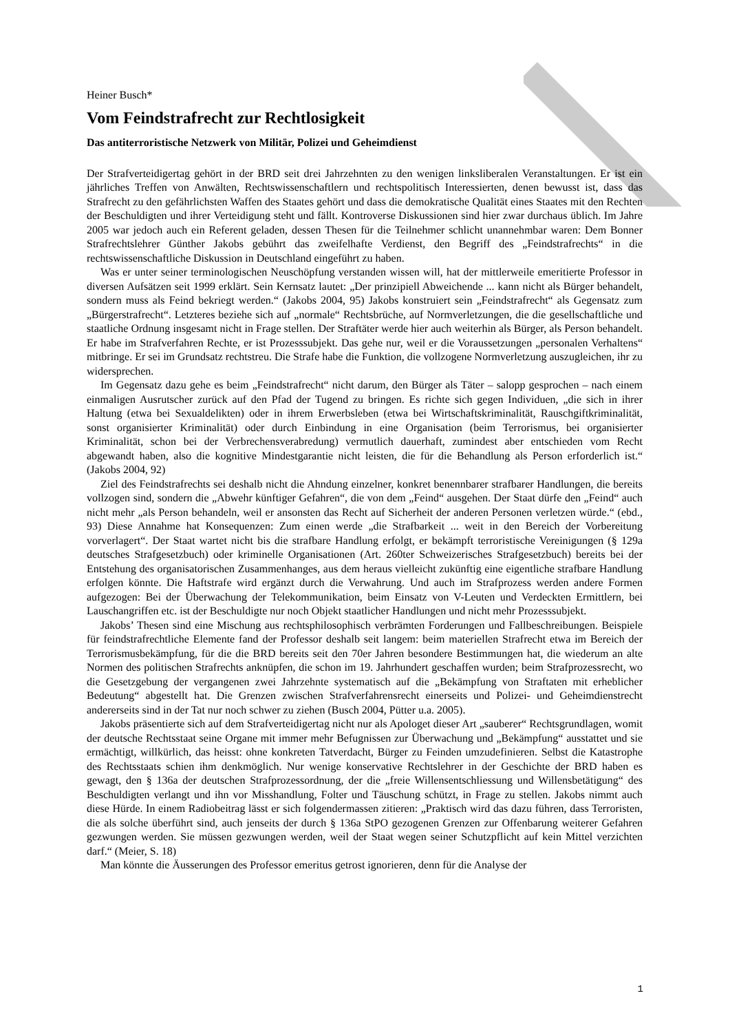Heiner Busch*
Vom Feindstrafrecht zur Rechtlosigkeit
Das antiterroristische Netzwerk von Militär, Polizei und Geheimdienst
Der Strafverteidigertag gehört in der BRD seit drei Jahrzehnten zu den wenigen linksliberalen Veranstaltungen. Er ist ein jährliches Treffen von Anwälten, Rechtswissenschaftlern und rechtspolitisch Interessierten, denen bewusst ist, dass das Strafrecht zu den gefährlichsten Waffen des Staates gehört und dass die demokratische Qualität eines Staates mit den Rechten der Beschuldigten und ihrer Verteidigung steht und fällt. Kontroverse Diskussionen sind hier zwar durchaus üblich. Im Jahre 2005 war jedoch auch ein Referent geladen, dessen Thesen für die Teilnehmer schlicht unannehmbar waren: Dem Bonner Strafrechtslehrer Günther Jakobs gebührt das zweifelhafte Verdienst, den Begriff des „Feindstrafrechts“ in die rechtswissenschaftliche Diskussion in Deutschland eingeführt zu haben.
Was er unter seiner terminologischen Neuschöpfung verstanden wissen will, hat der mittlerweile emeritierte Professor in diversen Aufsätzen seit 1999 erklärt. Sein Kernsatz lautet: „Der prinzipiell Abweichende ... kann nicht als Bürger behandelt, sondern muss als Feind bekriegt werden.“ (Jakobs 2004, 95) Jakobs konstruiert sein „Feindstrafrecht“ als Gegensatz zum „Bürgerstrafrecht“. Letzteres beziehe sich auf „normale“ Rechtsbrüche, auf Normverletzungen, die die gesellschaftliche und staatliche Ordnung insgesamt nicht in Frage stellen. Der Straftäter werde hier auch weiterhin als Bürger, als Person behandelt. Er habe im Strafverfahren Rechte, er ist Prozesssubjekt. Das gehe nur, weil er die Voraussetzungen „personalen Verhaltens“ mitbringe. Er sei im Grundsatz rechtstreu. Die Strafe habe die Funktion, die vollzogene Normverletzung auszugleichen, ihr zu widersprechen.
Im Gegensatz dazu gehe es beim „Feindstrafrecht“ nicht darum, den Bürger als Täter – salopp gesprochen – nach einem einmaligen Ausrutscher zurück auf den Pfad der Tugend zu bringen. Es richte sich gegen Individuen, „die sich in ihrer Haltung (etwa bei Sexualdelikten) oder in ihrem Erwerbsleben (etwa bei Wirtschaftskriminalität, Rauschgiftkriminalität, sonst organisierter Kriminalität) oder durch Einbindung in eine Organisation (beim Terrorismus, bei organisierter Kriminalität, schon bei der Verbrechensverabredung) vermutlich dauerhaft, zumindest aber entschieden vom Recht abgewandt haben, also die kognitive Mindestgarantie nicht leisten, die für die Behandlung als Person erforderlich ist.“ (Jakobs 2004, 92)
Ziel des Feindstrafrechts sei deshalb nicht die Ahndung einzelner, konkret benennbarer strafbarer Handlungen, die bereits vollzogen sind, sondern die „Abwehr künftiger Gefahren“, die von dem „Feind“ ausgehen. Der Staat dürfe den „Feind“ auch nicht mehr „als Person behandeln, weil er ansonsten das Recht auf Sicherheit der anderen Personen verletzen würde.“ (ebd., 93) Diese Annahme hat Konsequenzen: Zum einen werde „die Strafbarkeit ... weit in den Bereich der Vorbereitung vorverlagert“. Der Staat wartet nicht bis die strafbare Handlung erfolgt, er bekämpft terroristische Vereinigungen (§ 129a deutsches Strafgesetzbuch) oder kriminelle Organisationen (Art. 260ter Schweizerisches Strafgesetzbuch) bereits bei der Entstehung des organisatorischen Zusammenhanges, aus dem heraus vielleicht zukünftig eine eigentliche strafbare Handlung erfolgen könnte. Die Haftstrafe wird ergänzt durch die Verwahrung. Und auch im Strafprozess werden andere Formen aufgezogen: Bei der Überwachung der Telekommunikation, beim Einsatz von V-Leuten und Verdeckten Ermittlern, bei Lauschangriffen etc. ist der Beschuldigte nur noch Objekt staatlicher Handlungen und nicht mehr Prozesssubjekt.
Jakobs’ Thesen sind eine Mischung aus rechtsphilosophisch verbrämten Forderungen und Fallbeschreibungen. Beispiele für feindstrafrechtliche Elemente fand der Professor deshalb seit langem: beim materiellen Strafrecht etwa im Bereich der Terrorismusbekämpfung, für die die BRD bereits seit den 70er Jahren besondere Bestimmungen hat, die wiederum an alte Normen des politischen Strafrechts anknüpfen, die schon im 19. Jahrhundert geschaffen wurden; beim Strafprozessrecht, wo die Gesetzgebung der vergangenen zwei Jahrzehnte systematisch auf die „Bekämpfung von Straftaten mit erheblicher Bedeutung“ abgestellt hat. Die Grenzen zwischen Strafverfahrensrecht einerseits und Polizei- und Geheimdienstrecht andererseits sind in der Tat nur noch schwer zu ziehen (Busch 2004, Pütter u.a. 2005).
Jakobs präsentierte sich auf dem Strafverteidigertag nicht nur als Apologet dieser Art „sauberer“ Rechtsgrundlagen, womit der deutsche Rechtsstaat seine Organe mit immer mehr Befugnissen zur Überwachung und „Bekämpfung“ ausstattet und sie ermächtigt, willkürlich, das heisst: ohne konkreten Tatverdacht, Bürger zu Feinden umzudefinieren. Selbst die Katastrophe des Rechtsstaats schien ihm denkmöglich. Nur wenige konservative Rechtslehrer in der Geschichte der BRD haben es gewagt, den § 136a der deutschen Strafprozessordnung, der die „freie Willensentschliessung und Willensbetätigung“ des Beschuldigten verlangt und ihn vor Misshandlung, Folter und Täuschung schützt, in Frage zu stellen. Jakobs nimmt auch diese Hürde. In einem Radiobeitrag lässt er sich folgendermassen zitieren: „Praktisch wird das dazu führen, dass Terroristen, die als solche überführt sind, auch jenseits der durch § 136a StPO gezogenen Grenzen zur Offenbarung weiterer Gefahren gezwungen werden. Sie müssen gezwungen werden, weil der Staat wegen seiner Schutzpflicht auf kein Mittel verzichten darf.“ (Meier, S. 18)
Man könnte die Äusserungen des Professor emeritus getrost ignorieren, denn für die Analyse der
1